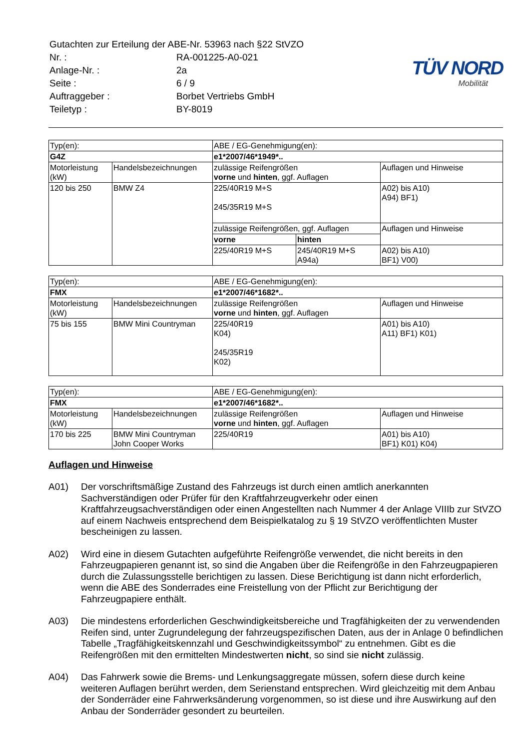| Gutachten zur Erteilung der ABE-Nr. 53963 nach §22 StVZO | |
| Nr. : | RA-001225-A0-021 |
| Anlage-Nr. : | 2a |
| Seite : | 6 / 9 |
| Auftraggeber : | Borbet Vertriebs GmbH |
| Teiletyp : | BY-8019 |
TÜV NORD
Mobilität
| Typ(en): | | ABE / EG-Genehmigung(en): | | |
| G4Z | | e1*2007/46*1949*.. | | |
| Motorleistung (kW) | Handelsbezeichnungen | zulässige Reifengrößen vorne und hinten , ggf. Auflagen | | Auflagen und Hinweise |
| 120 bis 250 | BMW Z4 | 225/40R19 M+S 245/35R19 M+S | | A02) bis A10) A94) BF1) |
| | | zulässige Reifengrößen, ggf. Auflagen | | Auflagen und Hinweise |
| | | vorne | hinten | |
| | | 225/40R19 M+S | 245/40R19 M+S A94a) | A02) bis A10) BF1) V00) |
| Typ(en): | | ABE / EG-Genehmigung(en): | |
| FMX | | e1*2007/46*1682*.. | |
| Motorleistung (kW) | Handelsbezeichnungen | zulässige Reifengrößen vorne und hinten , ggf. Auflagen | Auflagen und Hinweise |
| 75 bis 155 | BMW Mini Countryman | 225/40R19 K04) 245/35R19 K02) | A01) bis A10) A11) BF1) K01) |
| Typ(en): | | ABE / EG-Genehmigung(en): | |
| FMX | | e1*2007/46*1682*.. | |
| Motorleistung (kW) | Handelsbezeichnungen | zulässige Reifengrößen vorne und hinten , ggf. Auflagen | Auflagen und Hinweise |
| 170 bis 225 | BMW Mini Countryman John Cooper Works | 225/40R19 | A01) bis A10) BF1) K01) K04) |
Auflagen und Hinweise
A01) Der vorschriftsmäßige Zustand des Fahrzeugs ist durch einen amtlich anerkannten Sachverständigen oder Prüfer für den Kraftfahrzeugverkehr oder einen Kraftfahrzeugsachverständigen oder einen Angestellten nach Nummer 4 der Anlage VIIIb zur StVZO auf einem Nachweis entsprechend dem Beispielkatalog zu § 19 StVZO veröffentlichten Muster bescheinigen zu lassen.
A02) Wird eine in diesem Gutachten aufgeführte Reifengröße verwendet, die nicht bereits in den Fahrzeugpapieren genannt ist, so sind die Angaben über die Reifengröße in den Fahrzeugpapieren durch die Zulassungsstelle berichtigen zu lassen. Diese Berichtigung ist dann nicht erforderlich, wenn die ABE des Sonderrades eine Freistellung von der Pflicht zur Berichtigung der Fahrzeugpapiere enthält.
A03) Die mindestens erforderlichen Geschwindigkeitsbereiche und Tragfähigkeiten der zu verwendenden Reifen sind, unter Zugrundelegung der fahrzeugspezifischen Daten, aus der in Anlage 0 befindlichen Tabelle „Tragfähigkeitskennzahl und Geschwindigkeitssymbol“ zu entnehmen. Gibt es die Reifengrößen mit den ermittelten Mindestwerten nicht, so sind sie nicht zulässig.
A04) Das Fahrwerk sowie die Brems- und Lenkungsaggregate müssen, sofern diese durch keine weiteren Auflagen berührt werden, dem Serienstand entsprechen. Wird gleichzeitig mit dem Anbau der Sonderräder eine Fahrwerksänderung vorgenommen, so ist diese und ihre Auswirkung auf den Anbau der Sonderräder gesondert zu beurteilen.